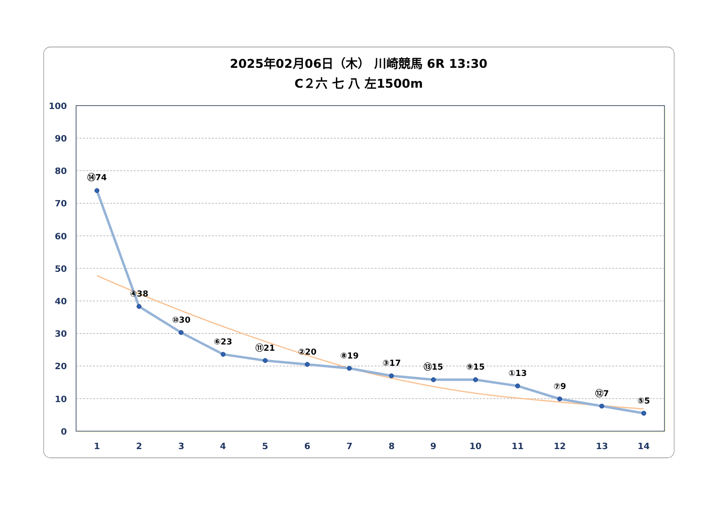2025年02月06日（木） 川崎競馬 6R 13:30
C２六 七 八 左1500m
100
90
80
70
60
50
40
30
20
10
0
1
2
3
4
5
6
7
8
9
10
11
12
13
14
⑭74
④38
⑩30
⑥23
⑪21
②20
⑧19
③17
⑬15
⑨15
①13
⑦9
⑫7
⑤5